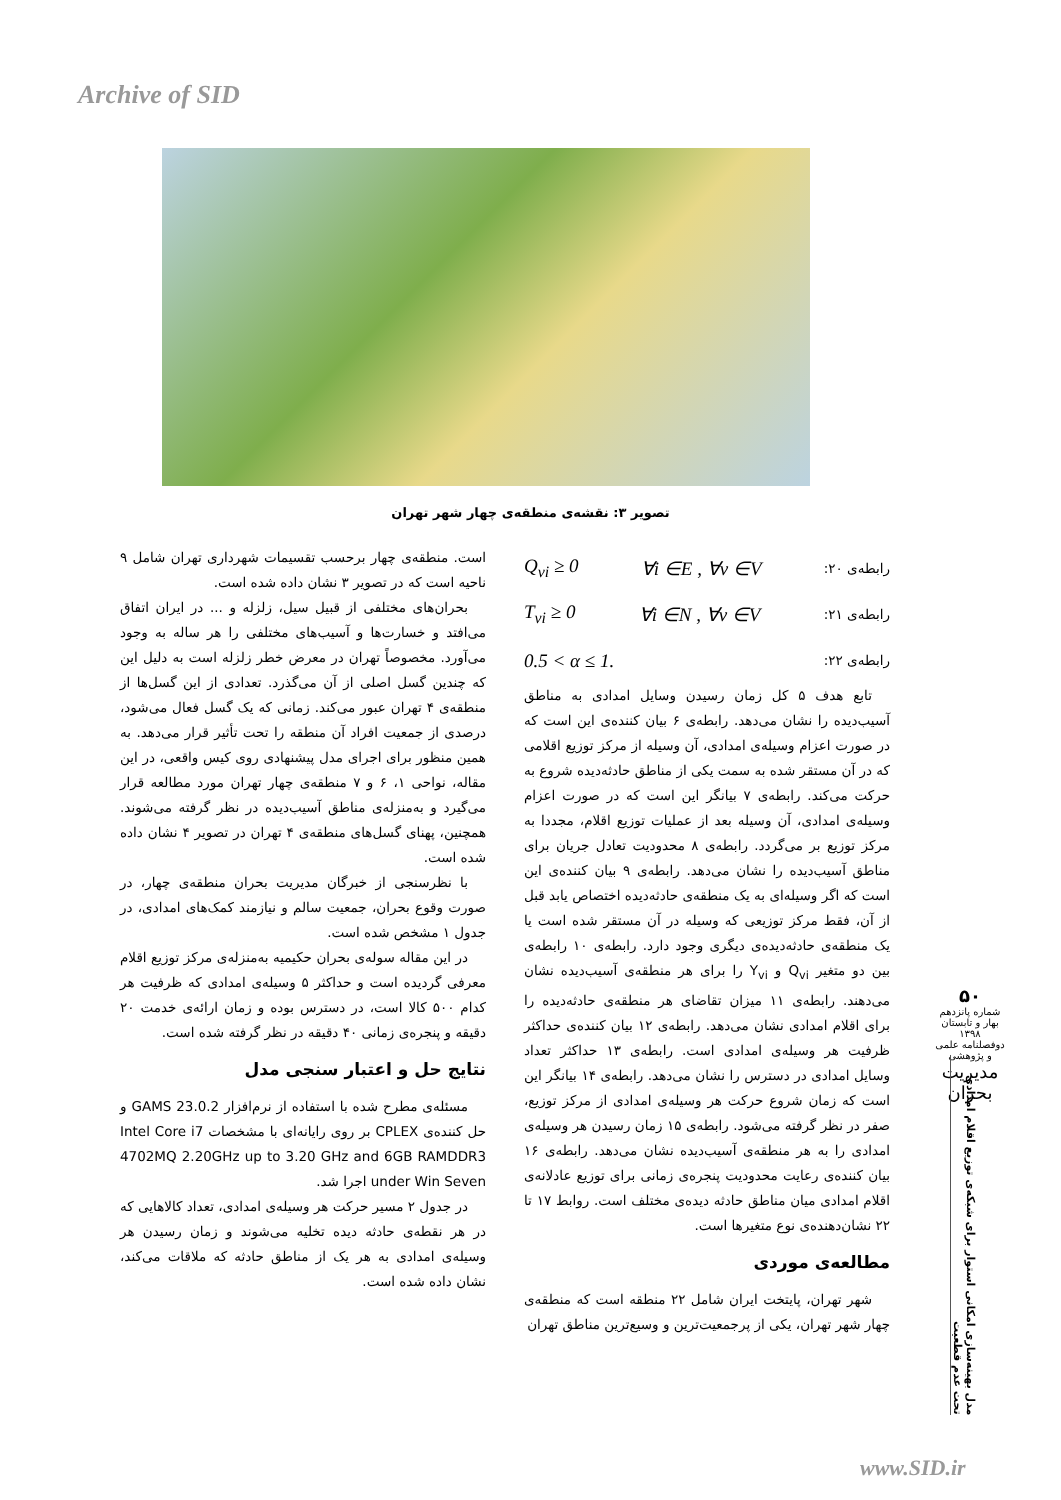Archive of SID
تصویر ۳: نقشه‌ی منطقه‌ی چهار شهر تهران
رابطه‌ی ۲۰: ∀i ∈E , ∀v ∈V Q<sub>vi</sub> ≥ 0
رابطه‌ی ۲۱: ∀i ∈N , ∀v ∈V T<sub>vi</sub> ≥ 0
رابطه‌ی ۲۲: 0.5 < α ≤ 1.
تابع هدف ۵ کل زمان رسیدن وسایل امدادی به مناطق آسیب‌دیده را نشان می‌دهد. رابطه‌ی ۶ بیان کننده‌ی این است که در صورت اعزام وسیله‌ی امدادی، آن وسیله از مرکز توزیع اقلامی که در آن مستقر شده به سمت یکی از مناطق حادثه‌دیده شروع به حرکت می‌کند. رابطه‌ی ۷ بیانگر این است که در صورت اعزام وسیله‌ی امدادی، آن وسیله بعد از عملیات توزیع اقلام، مجددا به مرکز توزیع بر می‌گردد. رابطه‌ی ۸ محدودیت تعادل جریان برای مناطق آسیب‌دیده را نشان می‌دهد. رابطه‌ی ۹ بیان کننده‌ی این است که اگر وسیله‌ای به یک منطقه‌ی حادثه‌دیده اختصاص یابد قبل از آن، فقط مرکز توزیعی که وسیله در آن مستقر شده است یا یک منطقه‌ی حادثه‌دیده‌ی دیگری وجود دارد. رابطه‌ی ۱۰ رابطه‌ی بین دو متغیر Q<sub>vi</sub> و Y<sub>vi</sub> را برای هر منطقه‌ی آسیب‌دیده نشان می‌دهند. رابطه‌ی ۱۱ میزان تقاضای هر منطقه‌ی حادثه‌دیده را برای اقلام امدادی نشان می‌دهد. رابطه‌ی ۱۲ بیان کننده‌ی حداکثر ظرفیت هر وسیله‌ی امدادی است. رابطه‌ی ۱۳ حداکثر تعداد وسایل امدادی در دسترس را نشان می‌دهد. رابطه‌ی ۱۴ بیانگر این است که زمان شروع حرکت هر وسیله‌ی امدادی از مرکز توزیع، صفر در نظر گرفته می‌شود. رابطه‌ی ۱۵ زمان رسیدن هر وسیله‌ی امدادی را به هر منطقه‌ی آسیب‌دیده نشان می‌دهد. رابطه‌ی ۱۶ بیان کننده‌ی رعایت محدودیت پنجره‌ی زمانی برای توزیع عادلانه‌ی اقلام امدادی میان مناطق حادثه دیده‌ی مختلف است. روابط ۱۷ تا ۲۲ نشان‌دهنده‌ی نوع متغیرها است.
مطالعه‌ی موردی
شهر تهران، پایتخت ایران شامل ۲۲ منطقه است که منطقه‌ی چهار شهر تهران، یکی از پرجمعیت‌ترین و وسیع‌ترین مناطق تهران
است. منطقه‌ی چهار برحسب تقسیمات شهرداری تهران شامل ۹ ناحیه است که در تصویر ۳ نشان داده شده است.
بحران‌های مختلفی از قبیل سیل، زلزله و ... در ایران اتفاق می‌افتد و خسارت‌ها و آسیب‌های مختلفی را هر ساله به وجود می‌آورد. مخصوصاً تهران در معرض خطر زلزله است به دلیل این که چندین گسل اصلی از آن می‌گذرد. تعدادی از این گسل‌ها از منطقه‌ی ۴ تهران عبور می‌کند. زمانی که یک گسل فعال می‌شود، درصدی از جمعیت افراد آن منطقه را تحت تأثیر قرار می‌دهد. به همین منظور برای اجرای مدل پیشنهادی روی کیس واقعی، در این مقاله، نواحی ۱، ۶ و ۷ منطقه‌ی چهار تهران مورد مطالعه قرار می‌گیرد و به‌منزله‌ی مناطق آسیب‌دیده در نظر گرفته می‌شوند. همچنین، پهنای گسل‌های منطقه‌ی ۴ تهران در تصویر ۴ نشان داده شده است.
با نظرسنجی از خبرگان مدیریت بحران منطقه‌ی چهار، در صورت وقوع بحران، جمعیت سالم و نیازمند کمک‌های امدادی، در جدول ۱ مشخص شده است.
در این مقاله سوله‌ی بحران حکیمیه به‌منزله‌ی مرکز توزیع اقلام معرفی گردیده است و حداکثر ۵ وسیله‌ی امدادی که ظرفیت هر کدام ۵۰۰ کالا است، در دسترس بوده و زمان ارائه‌ی خدمت ۲۰ دقیقه و پنجره‌ی زمانی ۴۰ دقیقه در نظر گرفته شده است.
نتایج حل و اعتبار سنجی مدل
مسئله‌ی مطرح شده با استفاده از نرم‌افزار GAMS 23.0.2 و حل کننده‌ی CPLEX بر روی رایانه‌ای با مشخصات Intel Core i7 4702MQ 2.20GHz up to 3.20 GHz and 6GB RAMDDR3 under Win Seven اجرا شد.
در جدول ۲ مسیر حرکت هر وسیله‌ی امدادی، تعداد کالاهایی که در هر نقطه‌ی حادثه دیده تخلیه می‌شوند و زمان رسیدن هر وسیله‌ی امدادی به هر یک از مناطق حادثه که ملاقات می‌کند، نشان داده شده است.
۵۰
شماره پانزدهم
بهار و تابستان ۱۳۹۸
دوفصلنامه علمی و پژوهشی
مدیریت بحران
مدل بهینه‌سازی امکانی استوار برای شبکه‌ی توزیع اقلام امدادی تحت عدم قطعیت
www.SID.ir